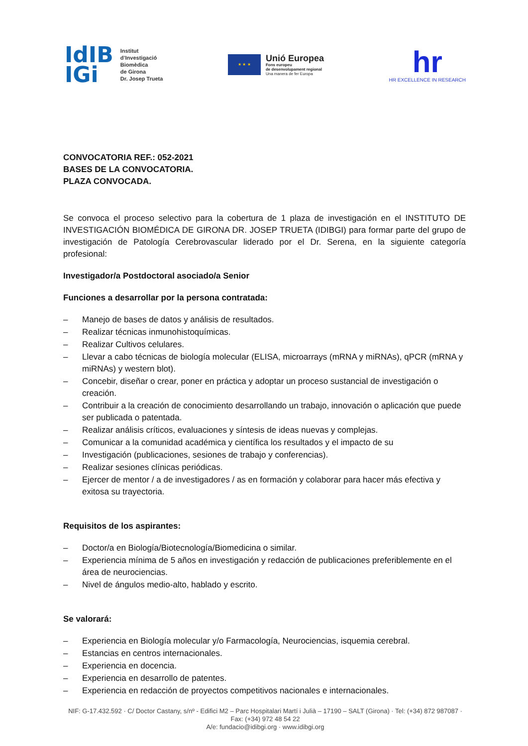IdIB
IGi
Institut
d’Investigació
Biomèdica
de Girona
Dr. Josep Trueta
★ ★ ★
Unió Europea
Fons europeu
de desenvolupament regional
Una manera de fer Europa
hr
HR EXCELLENCE IN RESEARCH
CONVOCATORIA REF.: 052-2021
BASES DE LA CONVOCATORIA.
PLAZA CONVOCADA.
Se convoca el proceso selectivo para la cobertura de 1 plaza de investigación en el INSTITUTO DE INVESTIGACIÓN BIOMÉDICA DE GIRONA DR. JOSEP TRUETA (IDIBGI) para formar parte del grupo de investigación de Patología Cerebrovascular liderado por el Dr. Serena, en la siguiente categoría profesional:
Investigador/a Postdoctoral asociado/a Senior
Funciones a desarrollar por la persona contratada:
– Manejo de bases de datos y análisis de resultados.
– Realizar técnicas inmunohistoquímicas.
– Realizar Cultivos celulares.
– Llevar a cabo técnicas de biología molecular (ELISA, microarrays (mRNA y miRNAs), qPCR (mRNA y miRNAs) y western blot).
– Concebir, diseñar o crear, poner en práctica y adoptar un proceso sustancial de investigación o creación.
– Contribuir a la creación de conocimiento desarrollando un trabajo, innovación o aplicación que puede ser publicada o patentada.
– Realizar análisis críticos, evaluaciones y síntesis de ideas nuevas y complejas.
– Comunicar a la comunidad académica y científica los resultados y el impacto de su
– Investigación (publicaciones, sesiones de trabajo y conferencias).
– Realizar sesiones clínicas periódicas.
– Ejercer de mentor / a de investigadores / as en formación y colaborar para hacer más efectiva y exitosa su trayectoria.
Requisitos de los aspirantes:
– Doctor/a en Biología/Biotecnología/Biomedicina o similar.
– Experiencia mínima de 5 años en investigación y redacción de publicaciones preferiblemente en el área de neurociencias.
– Nivel de ángulos medio-alto, hablado y escrito.
Se valorará:
– Experiencia en Biología molecular y/o Farmacología, Neurociencias, isquemia cerebral.
– Estancias en centros internacionales.
– Experiencia en docencia.
– Experiencia en desarrollo de patentes.
– Experiencia en redacción de proyectos competitivos nacionales e internacionales.
NIF: G-17.432.592 · C/ Doctor Castany, s/nº - Edifici M2 – Parc Hospitalari Martí i Julià – 17190 – SALT (Girona) · Tel: (+34) 872 987087 · Fax: (+34) 972 48 54 22
A/e: fundacio@idibgi.org · www.idibgi.org